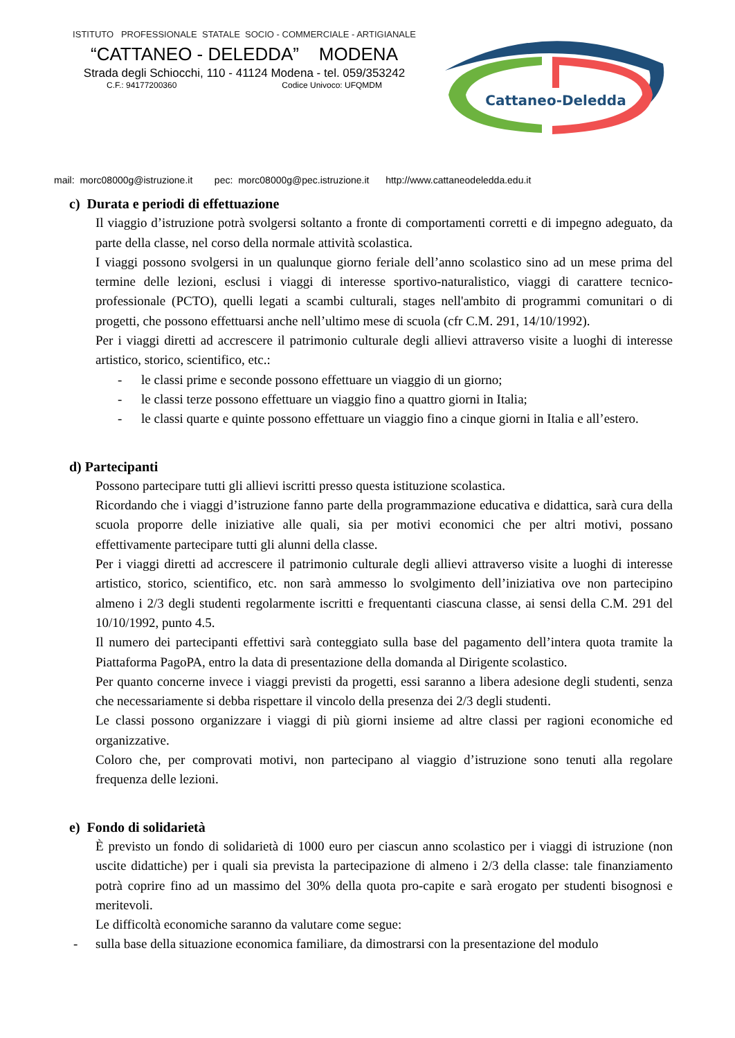ISTITUTO PROFESSIONALE STATALE SOCIO - COMMERCIALE - ARTIGIANALE
“CATTANEO - DELEDDA” MODENA
Strada degli Schiocchi, 110 - 41124 Modena - tel. 059/353242
C.F.: 94177200360 Codice Univoco: UFQMDM
Cattaneo-Deledda
mail: morc08000g@istruzione.it pec: morc08000g@pec.istruzione.it http://www.cattaneodeledda.edu.it
c) Durata e periodi di effettuazione
Il viaggio d’istruzione potrà svolgersi soltanto a fronte di comportamenti corretti e di impegno adeguato, da parte della classe, nel corso della normale attività scolastica.
I viaggi possono svolgersi in un qualunque giorno feriale dell’anno scolastico sino ad un mese prima del termine delle lezioni, esclusi i viaggi di interesse sportivo-naturalistico, viaggi di carattere tecnico-professionale (PCTO), quelli legati a scambi culturali, stages nell'ambito di programmi comunitari o di progetti, che possono effettuarsi anche nell’ultimo mese di scuola (cfr C.M. 291, 14/10/1992).
Per i viaggi diretti ad accrescere il patrimonio culturale degli allievi attraverso visite a luoghi di interesse artistico, storico, scientifico, etc.:
- le classi prime e seconde possono effettuare un viaggio di un giorno;
- le classi terze possono effettuare un viaggio fino a quattro giorni in Italia;
- le classi quarte e quinte possono effettuare un viaggio fino a cinque giorni in Italia e all’estero.
d) Partecipanti
Possono partecipare tutti gli allievi iscritti presso questa istituzione scolastica.
Ricordando che i viaggi d’istruzione fanno parte della programmazione educativa e didattica, sarà cura della scuola proporre delle iniziative alle quali, sia per motivi economici che per altri motivi, possano effettivamente partecipare tutti gli alunni della classe.
Per i viaggi diretti ad accrescere il patrimonio culturale degli allievi attraverso visite a luoghi di interesse artistico, storico, scientifico, etc. non sarà ammesso lo svolgimento dell’iniziativa ove non partecipino almeno i 2/3 degli studenti regolarmente iscritti e frequentanti ciascuna classe, ai sensi della C.M. 291 del 10/10/1992, punto 4.5.
Il numero dei partecipanti effettivi sarà conteggiato sulla base del pagamento dell’intera quota tramite la Piattaforma PagoPA, entro la data di presentazione della domanda al Dirigente scolastico.
Per quanto concerne invece i viaggi previsti da progetti, essi saranno a libera adesione degli studenti, senza che necessariamente si debba rispettare il vincolo della presenza dei 2/3 degli studenti.
Le classi possono organizzare i viaggi di più giorni insieme ad altre classi per ragioni economiche ed organizzative.
Coloro che, per comprovati motivi, non partecipano al viaggio d’istruzione sono tenuti alla regolare frequenza delle lezioni.
e) Fondo di solidarietà
È previsto un fondo di solidarietà di 1000 euro per ciascun anno scolastico per i viaggi di istruzione (non uscite didattiche) per i quali sia prevista la partecipazione di almeno i 2/3 della classe: tale finanziamento potrà coprire fino ad un massimo del 30% della quota pro-capite e sarà erogato per studenti bisognosi e meritevoli.
Le difficoltà economiche saranno da valutare come segue:
- sulla base della situazione economica familiare, da dimostrarsi con la presentazione del modulo